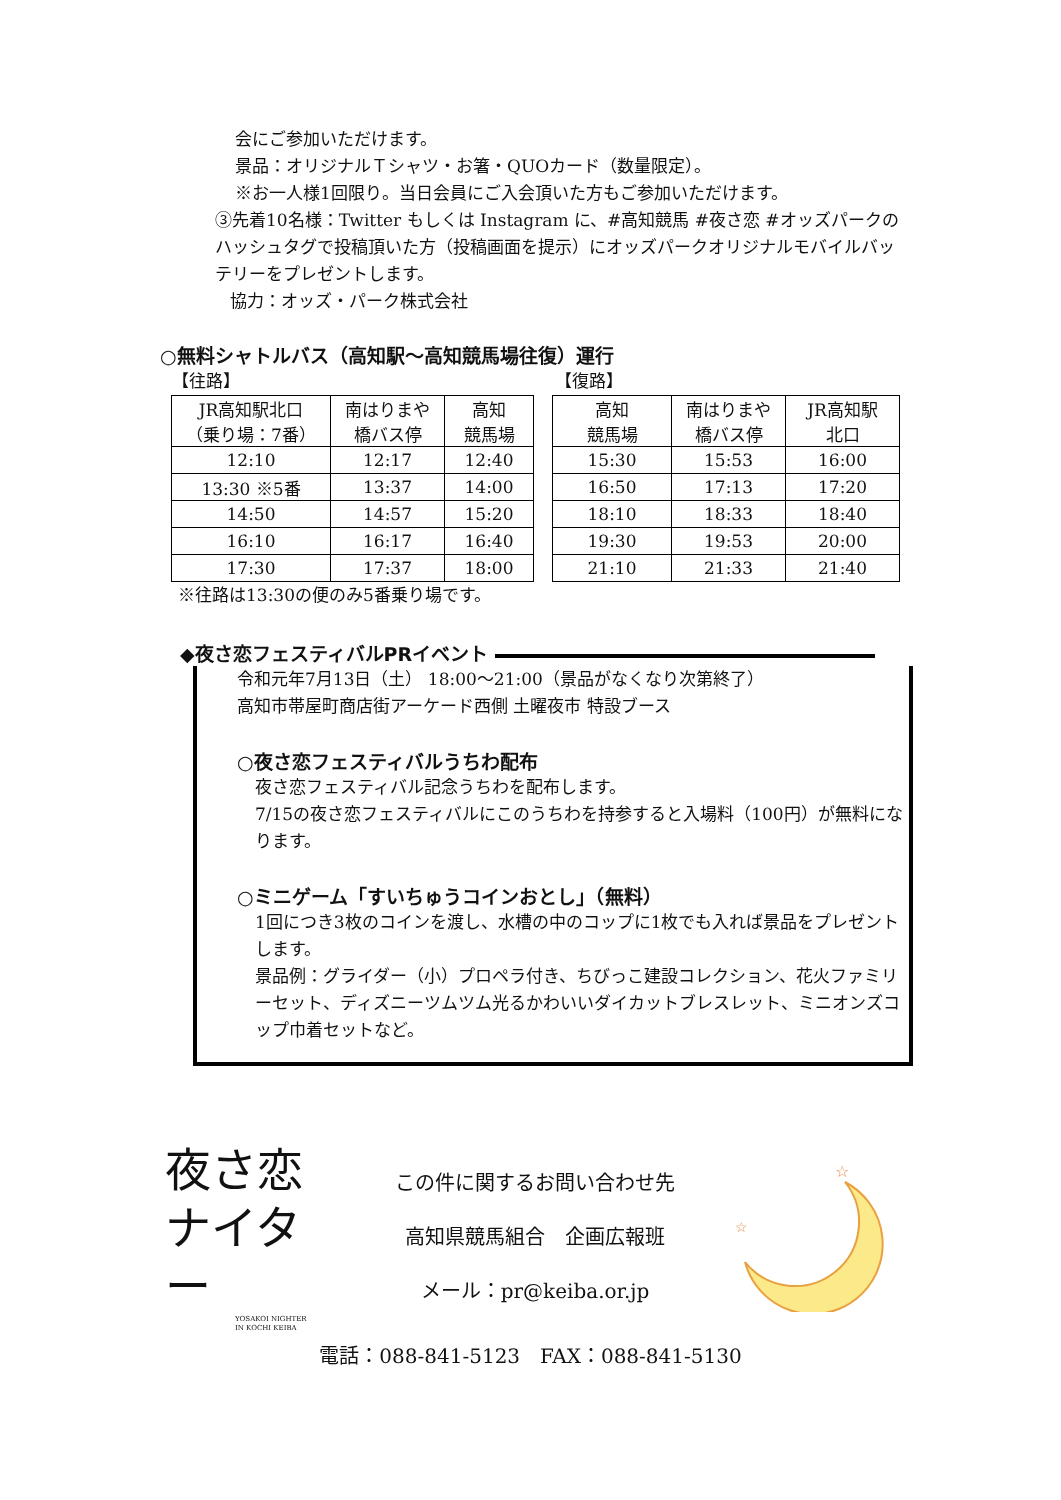会にご参加いただけます。
景品：オリジナルＴシャツ・お箸・QUOカード（数量限定）。
※お一人様1回限り。当日会員にご入会頂いた方もご参加いただけます。
③先着10名様：Twitter もしくは Instagram に、#高知競馬 #夜さ恋 #オッズパークのハッシュタグで投稿頂いた方（投稿画面を提示）にオッズパークオリジナルモバイルバッテリーをプレゼントします。
協力：オッズ・パーク株式会社
○無料シャトルバス（高知駅～高知競馬場往復）運行
【往路】 【復路】
| JR高知駅北口 （乗り場：7番） | 南はりまや 橋バス停 | 高知 競馬場 |
| 12:10 | 12:17 | 12:40 |
| 13:30 ※5番 | 13:37 | 14:00 |
| 14:50 | 14:57 | 15:20 |
| 16:10 | 16:17 | 16:40 |
| 17:30 | 17:37 | 18:00 |
| 高知 競馬場 | 南はりまや 橋バス停 | JR高知駅 北口 |
| 15:30 | 15:53 | 16:00 |
| 16:50 | 17:13 | 17:20 |
| 18:10 | 18:33 | 18:40 |
| 19:30 | 19:53 | 20:00 |
| 21:10 | 21:33 | 21:40 |
※往路は13:30の便のみ5番乗り場です。
◆夜さ恋フェスティバルPRイベント
令和元年7月13日（土） 18:00～21:00（景品がなくなり次第終了）
高知市帯屋町商店街アーケード西側 土曜夜市 特設ブース
○夜さ恋フェスティバルうちわ配布
夜さ恋フェスティバル記念うちわを配布します。
7/15の夜さ恋フェスティバルにこのうちわを持参すると入場料（100円）が無料になります。
○ミニゲーム「すいちゅうコインおとし」（無料）
1回につき3枚のコインを渡し、水槽の中のコップに1枚でも入れば景品をプレゼントします。
景品例：グライダー（小）プロペラ付き、ちびっこ建設コレクション、花火ファミリーセット、ディズニーツムツム光るかわいいダイカットブレスレット、ミニオンズコップ巾着セットなど。
夜さ恋
ナイター
YOSAKOI NIGHTER
IN KOCHI KEIBA
この件に関するお問い合わせ先
高知県競馬組合　企画広報班
メール：pr@keiba.or.jp
☆
☆
電話：088-841-5123　FAX：088-841-5130